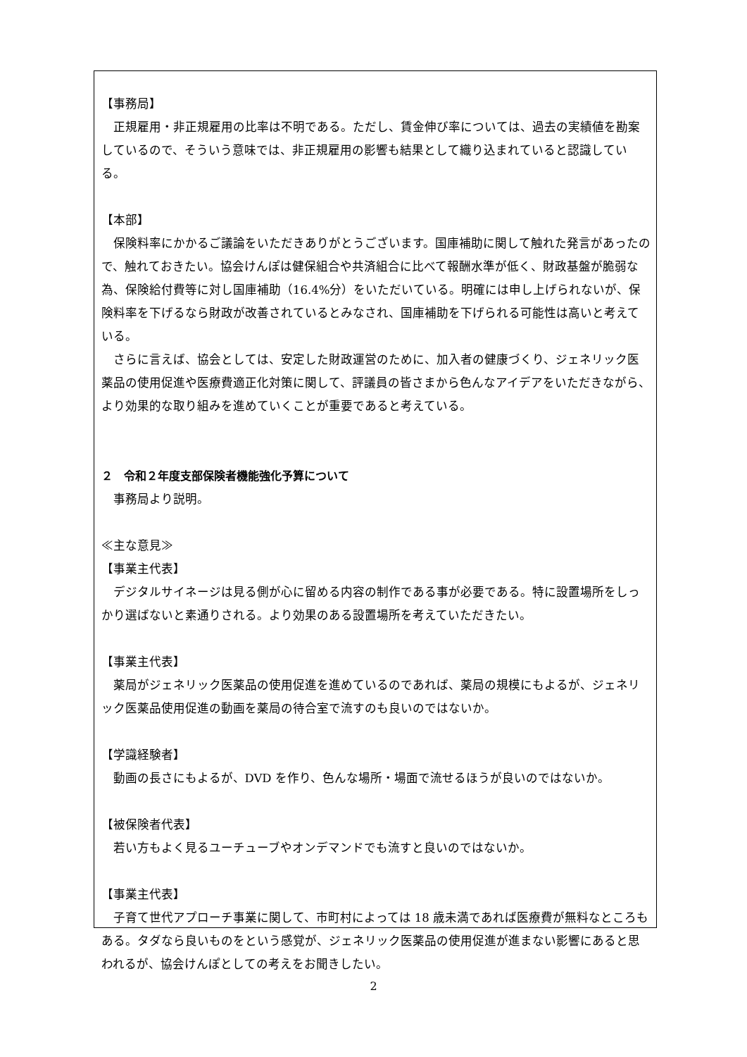【事務局】
正規雇用・非正規雇用の比率は不明である。ただし、賃金伸び率については、過去の実績値を勘案しているので、そういう意味では、非正規雇用の影響も結果として織り込まれていると認識している。
【本部】
保険料率にかかるご議論をいただきありがとうございます。国庫補助に関して触れた発言があったので、触れておきたい。協会けんぽは健保組合や共済組合に比べて報酬水準が低く、財政基盤が脆弱な為、保険給付費等に対し国庫補助（16.4%分）をいただいている。明確には申し上げられないが、保険料率を下げるなら財政が改善されているとみなされ、国庫補助を下げられる可能性は高いと考えている。
さらに言えば、協会としては、安定した財政運営のために、加入者の健康づくり、ジェネリック医薬品の使用促進や医療費適正化対策に関して、評議員の皆さまから色んなアイデアをいただきながら、より効果的な取り組みを進めていくことが重要であると考えている。
２　令和２年度支部保険者機能強化予算について
事務局より説明。
≪主な意見≫
【事業主代表】
デジタルサイネージは見る側が心に留める内容の制作である事が必要である。特に設置場所をしっかり選ばないと素通りされる。より効果のある設置場所を考えていただきたい。
【事業主代表】
薬局がジェネリック医薬品の使用促進を進めているのであれば、薬局の規模にもよるが、ジェネリック医薬品使用促進の動画を薬局の待合室で流すのも良いのではないか。
【学識経験者】
動画の長さにもよるが、DVD を作り、色んな場所・場面で流せるほうが良いのではないか。
【被保険者代表】
若い方もよく見るユーチューブやオンデマンドでも流すと良いのではないか。
【事業主代表】
子育て世代アプローチ事業に関して、市町村によっては 18 歳未満であれば医療費が無料なところもある。タダなら良いものをという感覚が、ジェネリック医薬品の使用促進が進まない影響にあると思われるが、協会けんぽとしての考えをお聞きしたい。
2